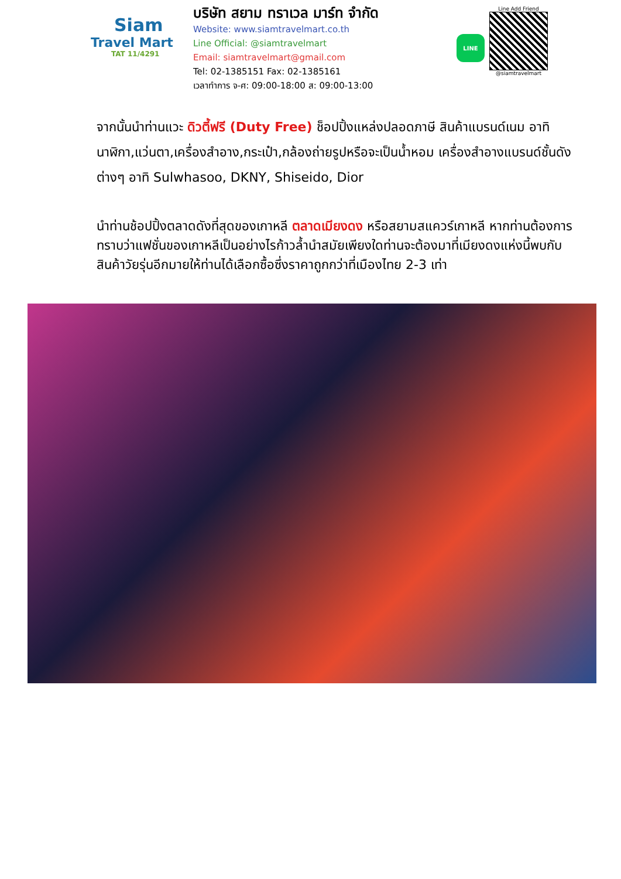Siam
Travel Mart
TAT 11/4291
บริษัท สยาม ทราเวล มาร์ท จำกัด
Website: www.siamtravelmart.co.th
Line Official: @siamtravelmart
Email: siamtravelmart@gmail.com
Tel: 02-1385151 Fax: 02-1385161
เวลาทำการ จ-ศ: 09:00-18:00 ส: 09:00-13:00
LINE
Line Add Friend
@siamtravelmart
จากนั้นนำท่านแวะ ดิวตี้ฟรี (Duty Free) ช็อปปิ้งแหล่งปลอดภาษี สินค้าแบรนด์เนม อาทิ นาฬิกา,แว่นตา,เครื่องสำอาง,กระเป๋า,กล้องถ่ายรูปหรือจะเป็นน้ำหอม เครื่องสำอางแบรนด์ชั้นดัง ต่างๆ อาทิ Sulwhasoo, DKNY, Shiseido, Dior
นำท่านช้อปปิ้งตลาดดังที่สุดของเกาหลี ตลาดเมียงดง หรือสยามสแควร์เกาหลี หากท่านต้องการทราบว่าแฟชั่นของเกาหลีเป็นอย่างไรก้าวล้ำนำสมัยเพียงใดท่านจะต้องมาที่เมียงดงแห่งนี้พบกับสินค้าวัยรุ่นอีกมายให้ท่านได้เลือกซื้อซึ่งราคาถูกกว่าที่เมืองไทย 2-3 เท่า